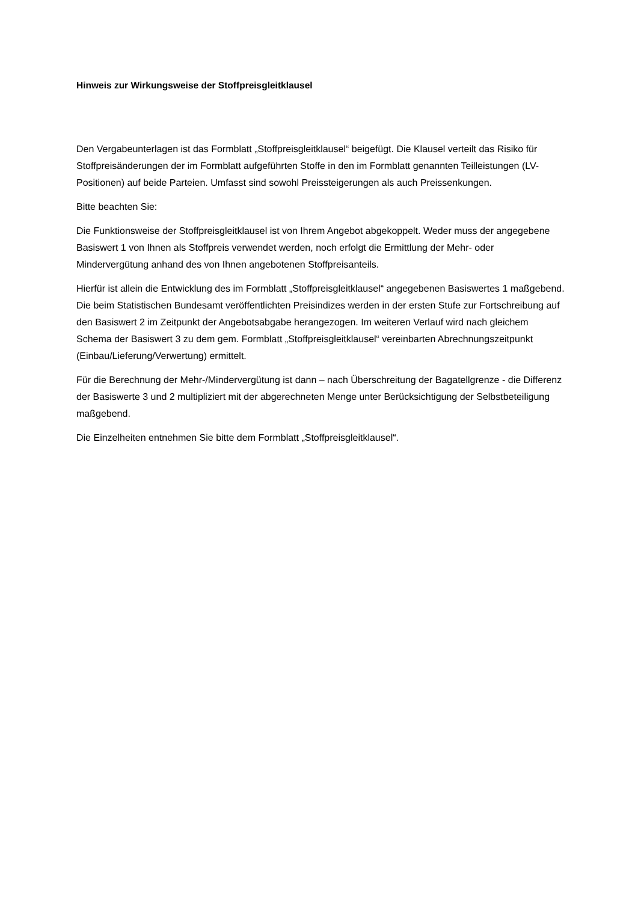Hinweis zur Wirkungsweise der Stoffpreisgleitklausel
Den Vergabeunterlagen ist das Formblatt „Stoffpreisgleitklausel“ beigefügt. Die Klausel verteilt das Risiko für Stoffpreisänderungen der im Formblatt aufgeführten Stoffe in den im Formblatt genannten Teilleistungen (LV-Positionen) auf beide Parteien. Umfasst sind sowohl Preissteigerungen als auch Preissenkungen.
Bitte beachten Sie:
Die Funktionsweise der Stoffpreisgleitklausel ist von Ihrem Angebot abgekoppelt. Weder muss der angegebene Basiswert 1 von Ihnen als Stoffpreis verwendet werden, noch erfolgt die Ermittlung der Mehr- oder Mindervergütung anhand des von Ihnen angebotenen Stoffpreisanteils.
Hierfür ist allein die Entwicklung des im Formblatt „Stoffpreisgleitklausel“ angegebenen Basiswertes 1 maßgebend. Die beim Statistischen Bundesamt veröffentlichten Preisindizes werden in der ersten Stufe zur Fortschreibung auf den Basiswert 2 im Zeitpunkt der Angebotsabgabe herangezogen. Im weiteren Verlauf wird nach gleichem Schema der Basiswert 3 zu dem gem. Formblatt „Stoffpreisgleitklausel“ vereinbarten Abrechnungszeitpunkt (Einbau/Lieferung/Verwertung) ermittelt.
Für die Berechnung der Mehr-/Mindervergütung ist dann – nach Überschreitung der Bagatellgrenze - die Differenz der Basiswerte 3 und 2 multipliziert mit der abgerechneten Menge unter Berücksichtigung der Selbstbeteiligung maßgebend.
Die Einzelheiten entnehmen Sie bitte dem Formblatt „Stoffpreisgleitklausel“.